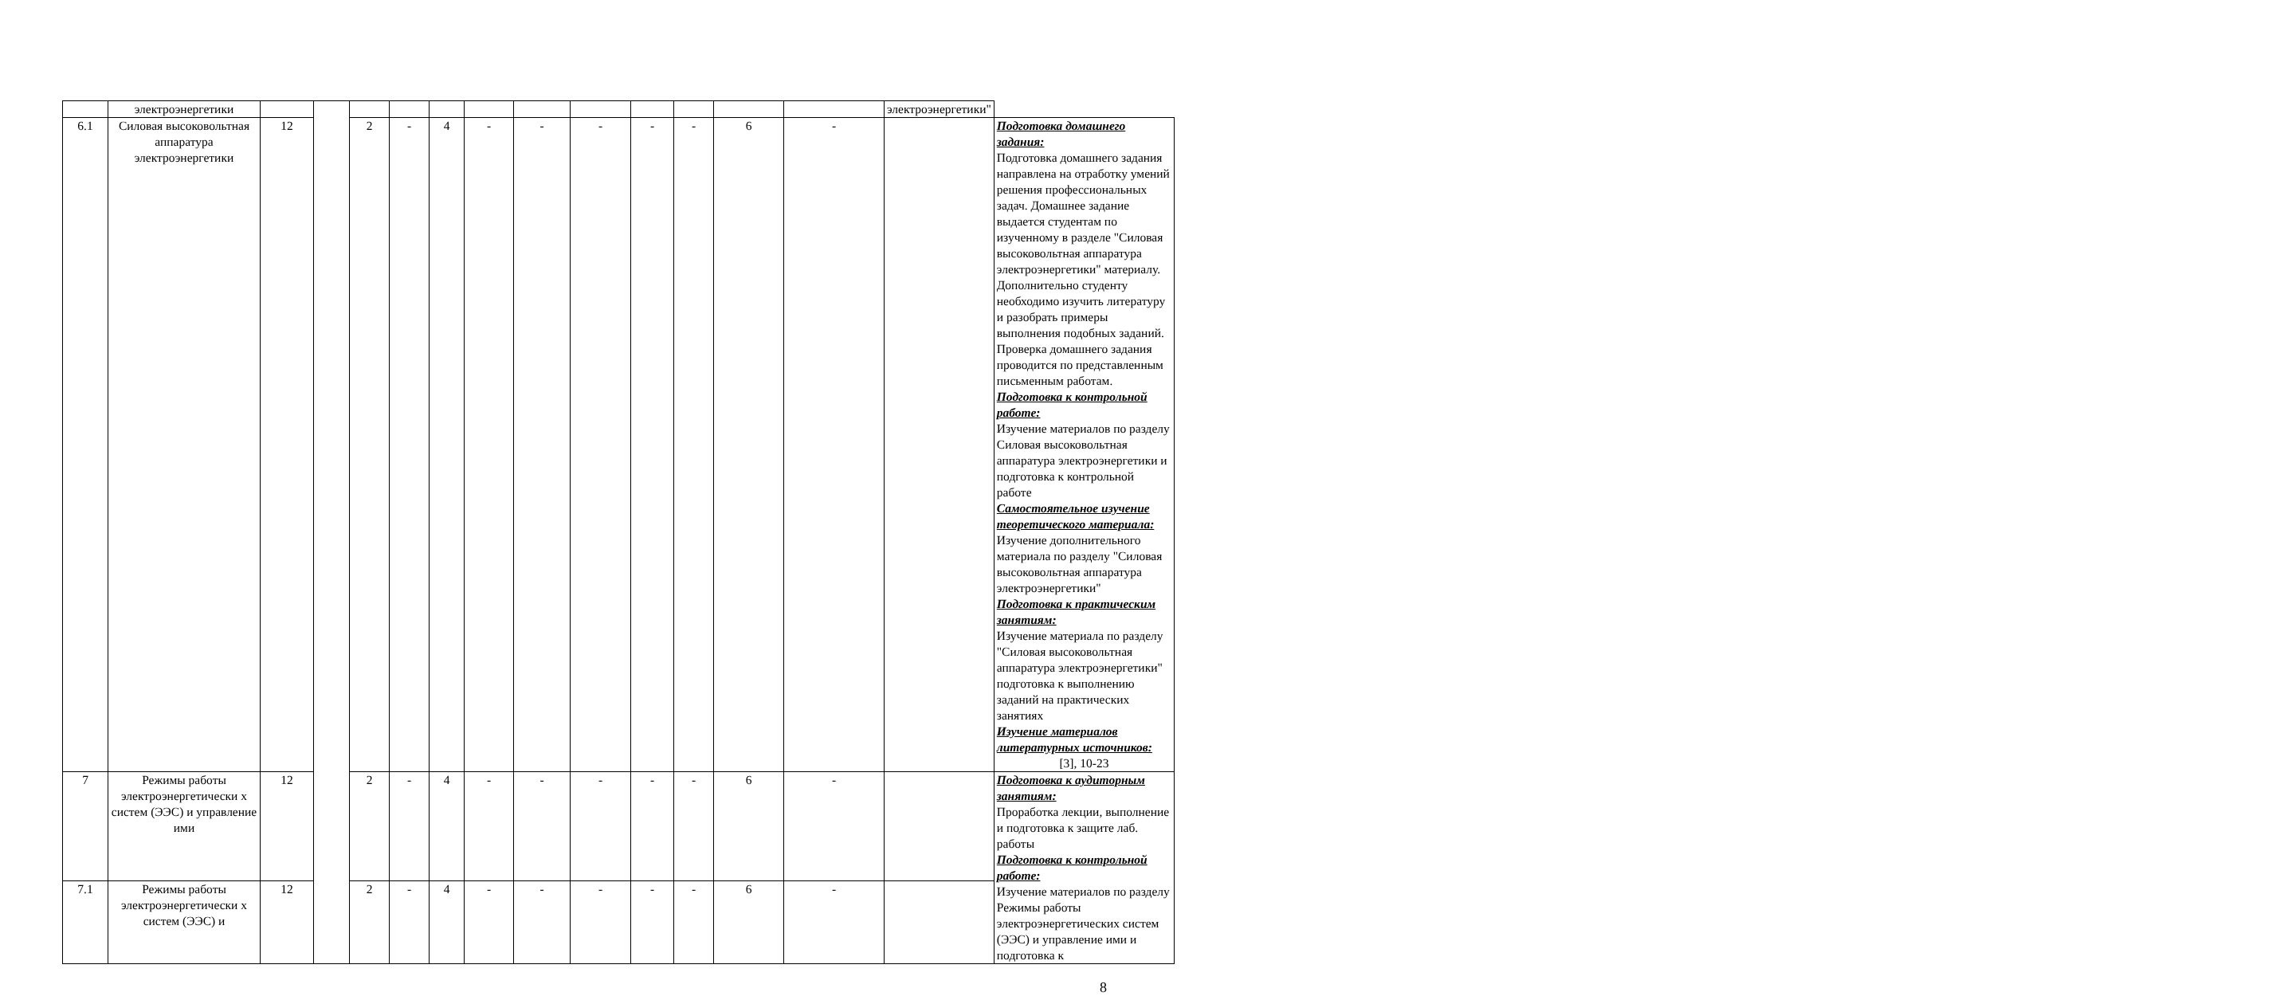| | электроэнергетики | | | | | | | | | | | | | электроэнергетики" | |
| 6.1 | Силовая высоковольтная аппаратура электроэнергетики | 12 | | 2 | - | 4 | - | - | - | - | - | 6 | - | | Подготовка домашнего задания: Подготовка домашнего задания направлена на отработку умений решения профессиональных задач. Домашнее задание выдается студентам по изученному в разделе "Силовая высоковольтная аппаратура электроэнергетики" материалу. Дополнительно студенту необходимо изучить литературу и разобрать примеры выполнения подобных заданий. Проверка домашнего задания проводится по представленным письменным работам. Подготовка к контрольной работе: Изучение материалов по разделу Силовая высоковольтная аппаратура электроэнергетики и подготовка к контрольной работе Самостоятельное изучение теоретического материала: Изучение дополнительного материала по разделу "Силовая высоковольтная аппаратура электроэнергетики" Подготовка к практическим занятиям: Изучение материала по разделу "Силовая высоковольтная аппаратура электроэнергетики" подготовка к выполнению заданий на практических занятиях Изучение материалов литературных источников: [3], 10-23 |
| 7 | Режимы работы электроэнергетически х систем (ЭЭС) и управление ими | 12 | | 2 | - | 4 | - | - | - | - | - | 6 | - | | Подготовка к аудиторным занятиям: Проработка лекции, выполнение и подготовка к защите лаб. работы Подготовка к контрольной работе: Изучение материалов по разделу Режимы работы электроэнергетических систем (ЭЭС) и управление ими и подготовка к |
| 7.1 | Режимы работы электроэнергетически х систем (ЭЭС) и | 12 | | 2 | - | 4 | - | - | - | - | - | 6 | - | | |
8